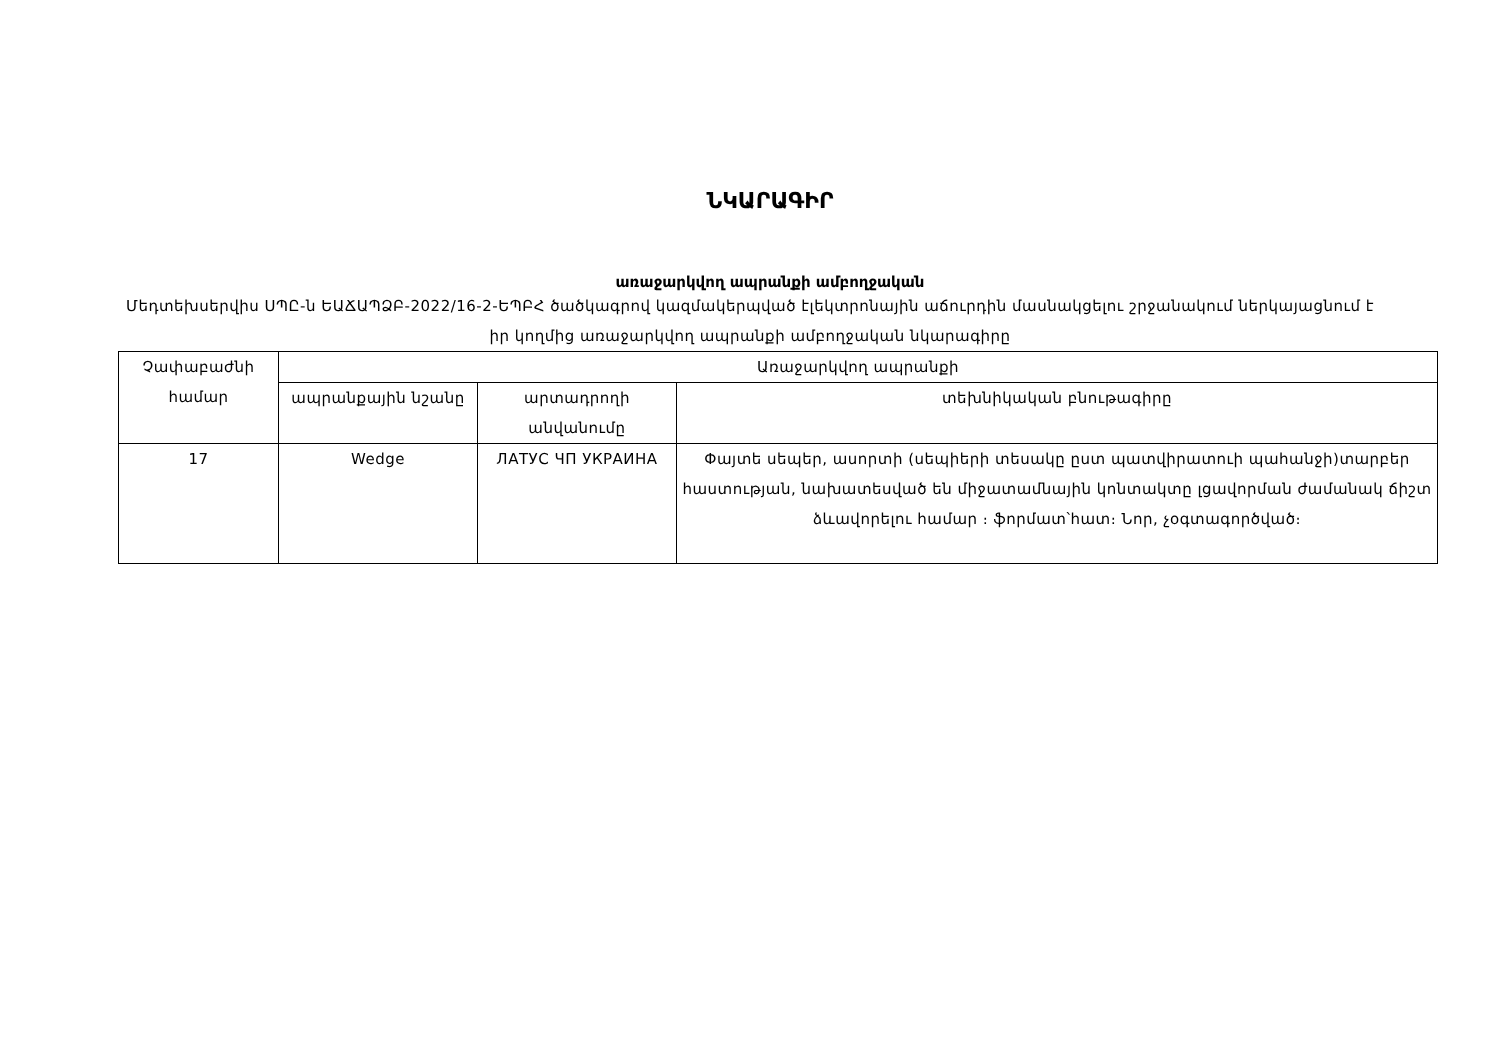ՆԿԱՐԱԳԻՐ
առաջարկվող ապրանքի ամբողջական
Մեդտեխսերվիս ՍՊԸ-ն ԵԱՃԱՊՁԲ-2022/16-2-ԵՊԲՀ ծածկագրով կազմակերպված էլեկտրոնային աճուրդին մասնակցելու շրջանակում ներկայացնում է իր կողմից առաջարկվող ապրանքի ամբողջական նկարագիրը
| Չափաբաժնի համար | Առաջարկվող ապրանքի | | |
| --- | --- | --- | --- |
| | ապրանքային նշանը | արտադրողի անվանումը | տեխնիկական բնութագիրը |
| 17 | Wedge | ЛАТУС ЧП УКРАИНА | Փայտե սեպեր, ասորտի (սեպիերի տեսակը ըստ պատվիրատուի պահանջի)տարբեր հաստության, նախատեսված են միջատամնային կոնտակտը լցավորման ժամանակ ճիշտ ձևավորելու համար ։ ֆորմատ՝հատ։ Նոր, չօգտագործված։ |